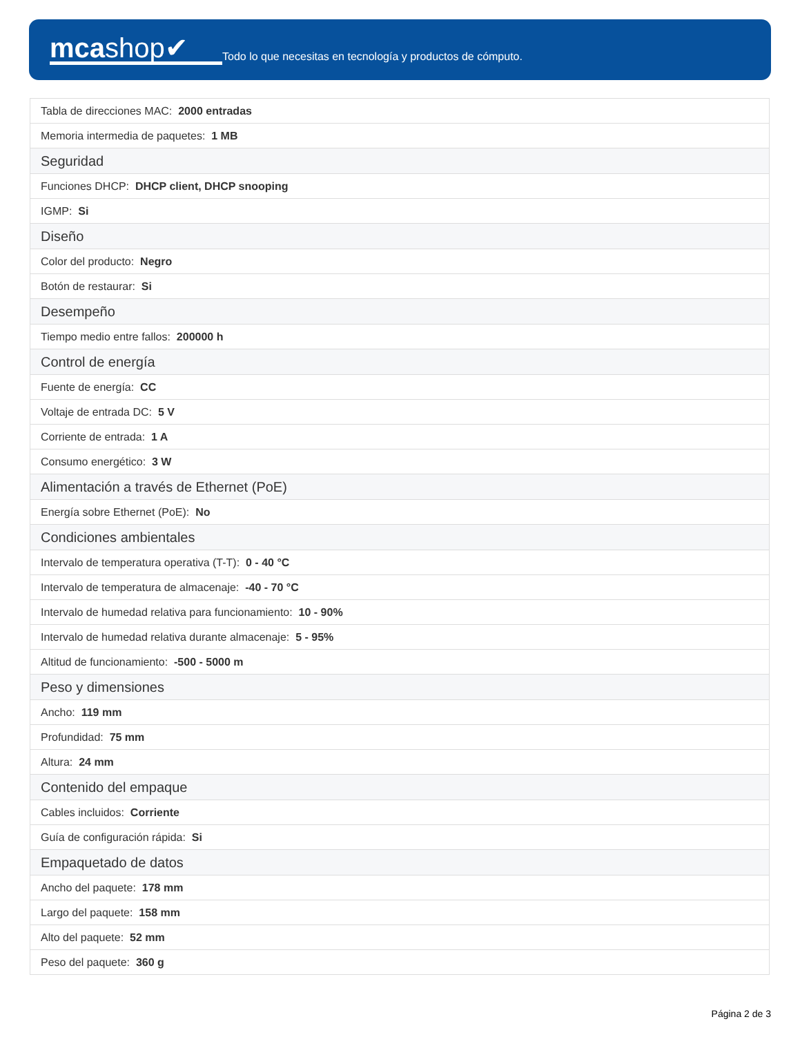mcashop✔
Todo lo que necesitas en tecnología y productos de cómputo.
| Tabla de direcciones MAC: 2000 entradas |
| Memoria intermedia de paquetes: 1 MB |
| Seguridad |
| Funciones DHCP: DHCP client, DHCP snooping |
| IGMP: Si |
| Diseño |
| Color del producto: Negro |
| Botón de restaurar: Si |
| Desempeño |
| Tiempo medio entre fallos: 200000 h |
| Control de energía |
| Fuente de energía: CC |
| Voltaje de entrada DC: 5 V |
| Corriente de entrada: 1 A |
| Consumo energético: 3 W |
| Alimentación a través de Ethernet (PoE) |
| Energía sobre Ethernet (PoE): No |
| Condiciones ambientales |
| Intervalo de temperatura operativa (T-T): 0 - 40 °C |
| Intervalo de temperatura de almacenaje: -40 - 70 °C |
| Intervalo de humedad relativa para funcionamiento: 10 - 90% |
| Intervalo de humedad relativa durante almacenaje: 5 - 95% |
| Altitud de funcionamiento: -500 - 5000 m |
| Peso y dimensiones |
| Ancho: 119 mm |
| Profundidad: 75 mm |
| Altura: 24 mm |
| Contenido del empaque |
| Cables incluidos: Corriente |
| Guía de configuración rápida: Si |
| Empaquetado de datos |
| Ancho del paquete: 178 mm |
| Largo del paquete: 158 mm |
| Alto del paquete: 52 mm |
| Peso del paquete: 360 g |
Página 2 de 3